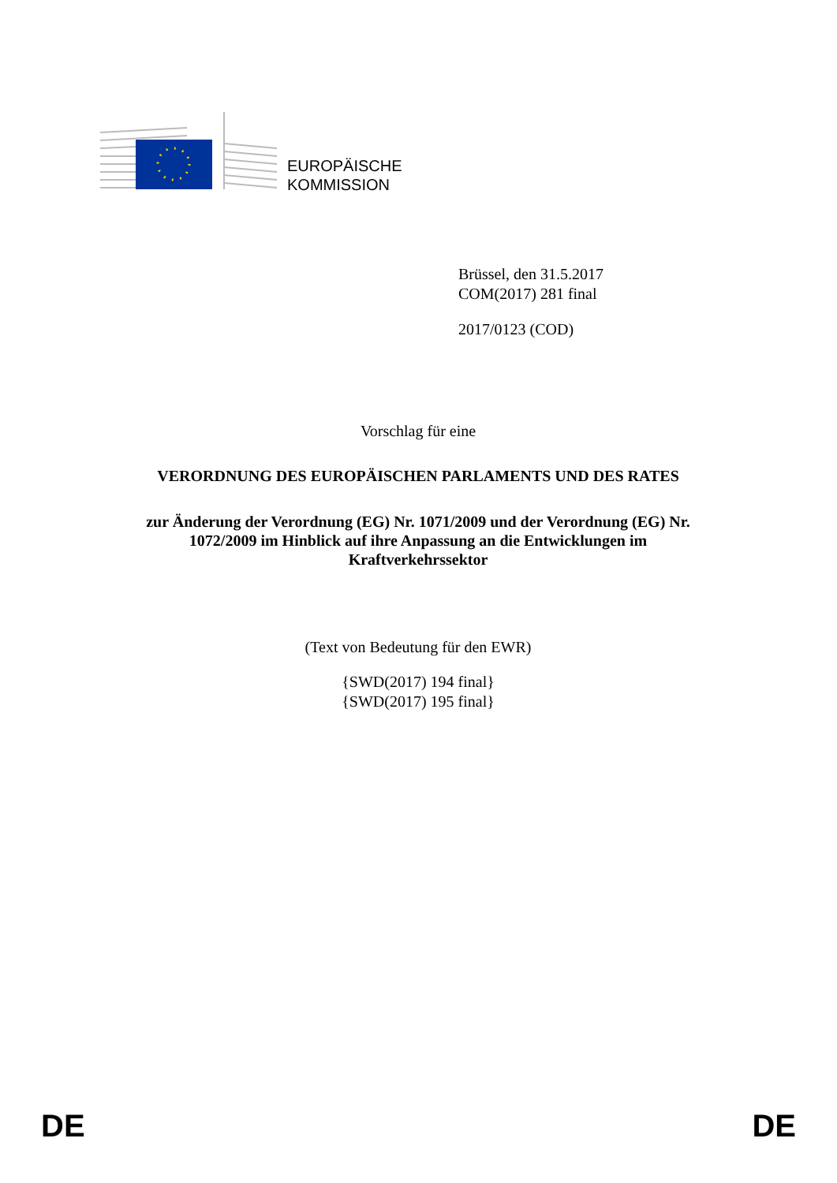EUROPÄISCHE
KOMMISSION
Brüssel, den 31.5.2017
COM(2017) 281 final
2017/0123 (COD)
Vorschlag für eine
VERORDNUNG DES EUROPÄISCHEN PARLAMENTS UND DES RATES
zur Änderung der Verordnung (EG) Nr. 1071/2009 und der Verordnung (EG) Nr. 1072/2009 im Hinblick auf ihre Anpassung an die Entwicklungen im Kraftverkehrssektor
(Text von Bedeutung für den EWR)
{SWD(2017) 194 final}
{SWD(2017) 195 final}
DE DE